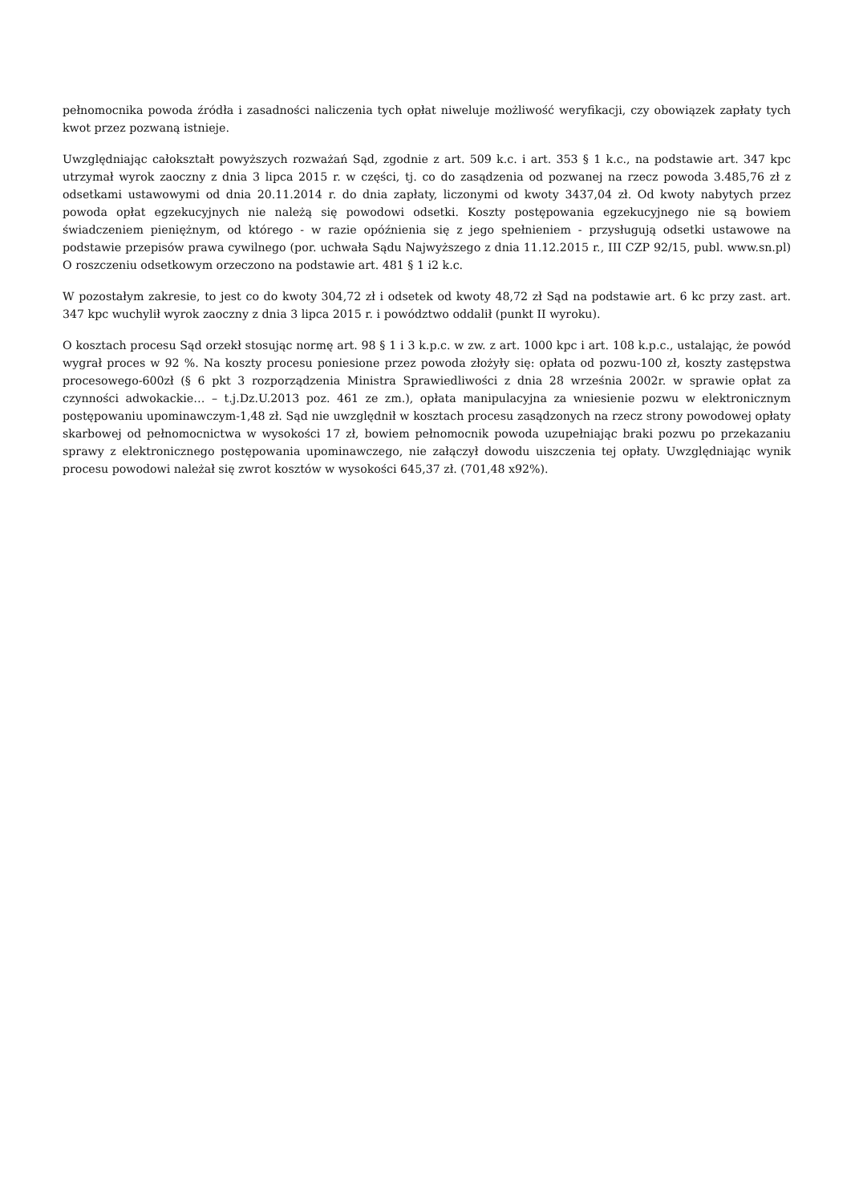pełnomocnika powoda źródła i zasadności naliczenia tych opłat niweluje możliwość weryfikacji, czy obowiązek zapłaty tych kwot przez pozwaną istnieje.
Uwzględniając całokształt powyższych rozważań Sąd, zgodnie z art. 509 k.c. i art. 353 § 1 k.c., na podstawie art. 347 kpc utrzymał wyrok zaoczny z dnia 3 lipca 2015 r. w części, tj. co do zasądzenia od pozwanej na rzecz powoda 3.485,76 zł z odsetkami ustawowymi od dnia 20.11.2014 r. do dnia zapłaty, liczonymi od kwoty 3437,04 zł. Od kwoty nabytych przez powoda opłat egzekucyjnych nie należą się powodowi odsetki. Koszty postępowania egzekucyjnego nie są bowiem świadczeniem pieniężnym, od którego - w razie opóźnienia się z jego spełnieniem - przysługują odsetki ustawowe na podstawie przepisów prawa cywilnego (por. uchwała Sądu Najwyższego z dnia 11.12.2015 r., III CZP 92/15, publ. www.sn.pl) O roszczeniu odsetkowym orzeczono na podstawie art. 481 § 1 i2 k.c.
W pozostałym zakresie, to jest co do kwoty 304,72 zł i odsetek od kwoty 48,72 zł Sąd na podstawie art. 6 kc przy zast. art. 347 kpc wuchylił wyrok zaoczny z dnia 3 lipca 2015 r. i powództwo oddalił (punkt II wyroku).
O kosztach procesu Sąd orzekł stosując normę art. 98 § 1 i 3 k.p.c. w zw. z art. 1000 kpc i art. 108 k.p.c., ustalając, że powód wygrał proces w 92 %. Na koszty procesu poniesione przez powoda złożyły się: opłata od pozwu-100 zł, koszty zastępstwa procesowego-600zł (§ 6 pkt 3 rozporządzenia Ministra Sprawiedliwości z dnia 28 września 2002r. w sprawie opłat za czynności adwokackie… – t.j.Dz.U.2013 poz. 461 ze zm.), opłata manipulacyjna za wniesienie pozwu w elektronicznym postępowaniu upominawczym-1,48 zł. Sąd nie uwzględnił w kosztach procesu zasądzonych na rzecz strony powodowej opłaty skarbowej od pełnomocnictwa w wysokości 17 zł, bowiem pełnomocnik powoda uzupełniając braki pozwu po przekazaniu sprawy z elektronicznego postępowania upominawczego, nie załączył dowodu uiszczenia tej opłaty. Uwzględniając wynik procesu powodowi należał się zwrot kosztów w wysokości 645,37 zł. (701,48 x92%).